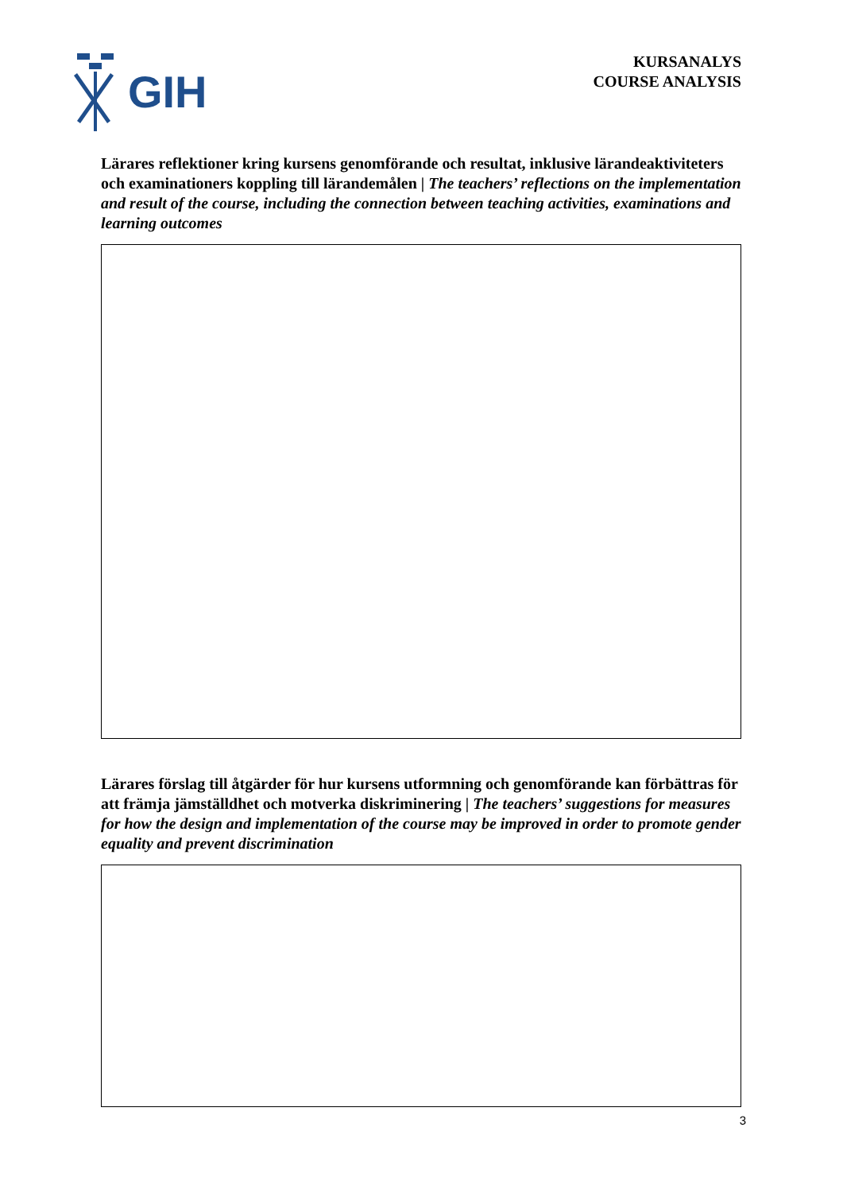GIH
KURSANALYS
COURSE ANALYSIS
Lärares reflektioner kring kursens genomförande och resultat, inklusive lärandeaktiviteters och examinationers koppling till lärandemålen | The teachers’ reflections on the implementation and result of the course, including the connection between teaching activities, examinations and learning outcomes
Lärares förslag till åtgärder för hur kursens utformning och genomförande kan förbättras för att främja jämställdhet och motverka diskriminering | The teachers’ suggestions for measures for how the design and implementation of the course may be improved in order to promote gender equality and prevent discrimination
3